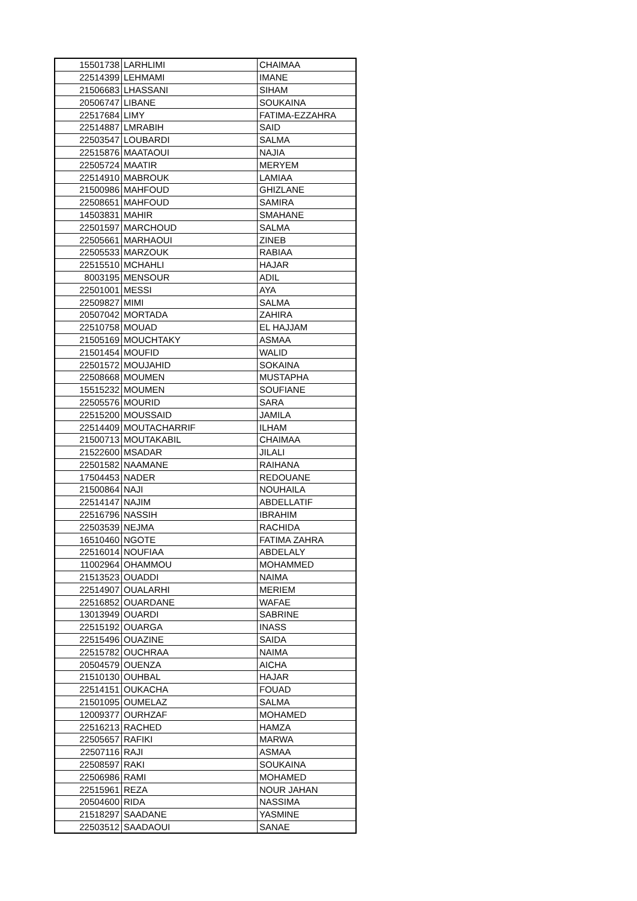| 15501738 | LARHLIMI | CHAIMAA |
| 22514399 | LEHMAMI | IMANE |
| 21506683 | LHASSANI | SIHAM |
| 20506747 | LIBANE | SOUKAINA |
| 22517684 | LIMY | FATIMA-EZZAHRA |
| 22514887 | LMRABIH | SAID |
| 22503547 | LOUBARDI | SALMA |
| 22515876 | MAATAOUI | NAJIA |
| 22505724 | MAATIR | MERYEM |
| 22514910 | MABROUK | LAMIAA |
| 21500986 | MAHFOUD | GHIZLANE |
| 22508651 | MAHFOUD | SAMIRA |
| 14503831 | MAHIR | SMAHANE |
| 22501597 | MARCHOUD | SALMA |
| 22505661 | MARHAOUI | ZINEB |
| 22505533 | MARZOUK | RABIAA |
| 22515510 | MCHAHLI | HAJAR |
| 8003195 | MENSOUR | ADIL |
| 22501001 | MESSI | AYA |
| 22509827 | MIMI | SALMA |
| 20507042 | MORTADA | ZAHIRA |
| 22510758 | MOUAD | EL HAJJAM |
| 21505169 | MOUCHTAKY | ASMAA |
| 21501454 | MOUFID | WALID |
| 22501572 | MOUJAHID | SOKAINA |
| 22508668 | MOUMEN | MUSTAPHA |
| 15515232 | MOUMEN | SOUFIANE |
| 22505576 | MOURID | SARA |
| 22515200 | MOUSSAID | JAMILA |
| 22514409 | MOUTACHARRIF | ILHAM |
| 21500713 | MOUTAKABIL | CHAIMAA |
| 21522600 | MSADAR | JILALI |
| 22501582 | NAAMANE | RAIHANA |
| 17504453 | NADER | REDOUANE |
| 21500864 | NAJI | NOUHAILA |
| 22514147 | NAJIM | ABDELLATIF |
| 22516796 | NASSIH | IBRAHIM |
| 22503539 | NEJMA | RACHIDA |
| 16510460 | NGOTE | FATIMA ZAHRA |
| 22516014 | NOUFIAA | ABDELALY |
| 11002964 | OHAMMOU | MOHAMMED |
| 21513523 | OUADDI | NAIMA |
| 22514907 | OUALARHI | MERIEM |
| 22516852 | OUARDANE | WAFAE |
| 13013949 | OUARDI | SABRINE |
| 22515192 | OUARGA | INASS |
| 22515496 | OUAZINE | SAIDA |
| 22515782 | OUCHRAA | NAIMA |
| 20504579 | OUENZA | AICHA |
| 21510130 | OUHBAL | HAJAR |
| 22514151 | OUKACHA | FOUAD |
| 21501095 | OUMELAZ | SALMA |
| 12009377 | OURHZAF | MOHAMED |
| 22516213 | RACHED | HAMZA |
| 22505657 | RAFIKI | MARWA |
| 22507116 | RAJI | ASMAA |
| 22508597 | RAKI | SOUKAINA |
| 22506986 | RAMI | MOHAMED |
| 22515961 | REZA | NOUR JAHAN |
| 20504600 | RIDA | NASSIMA |
| 21518297 | SAADANE | YASMINE |
| 22503512 | SAADAOUI | SANAE |